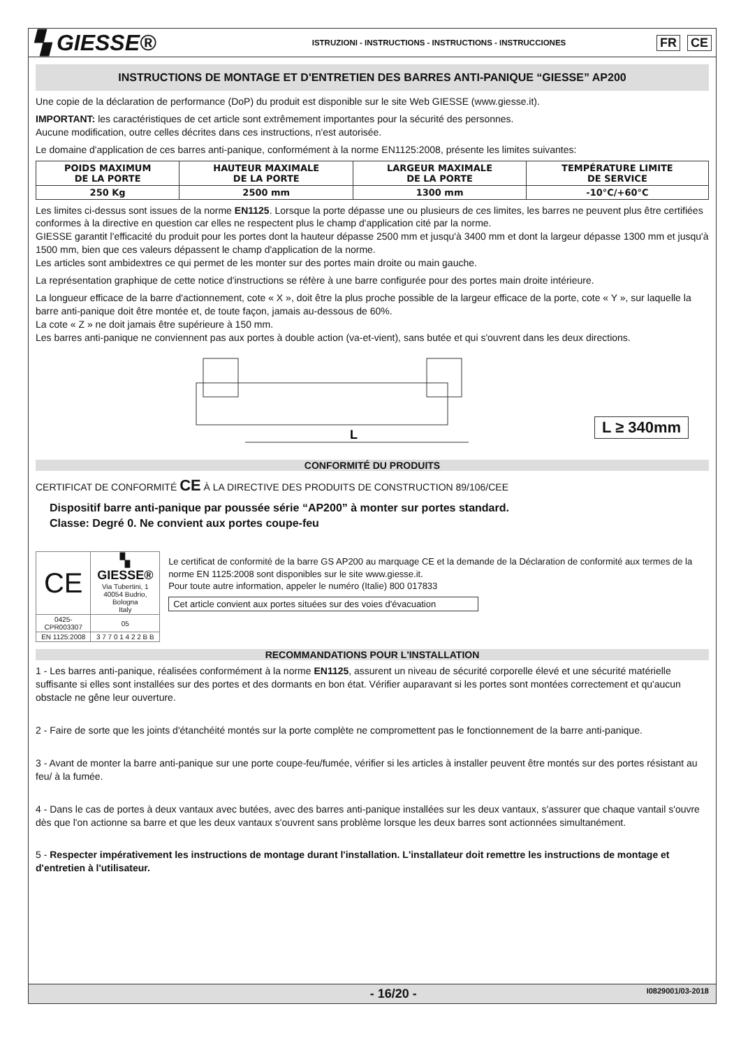▚ GIESSE®
ISTRUZIONI - INSTRUCTIONS - INSTRUCTIONS - INSTRUCCIONES
FR CE
INSTRUCTIONS DE MONTAGE ET D'ENTRETIEN DES BARRES ANTI-PANIQUE “GIESSE” AP200
Une copie de la déclaration de performance (DoP) du produit est disponible sur le site Web GIESSE (www.giesse.it).
IMPORTANT: les caractéristiques de cet article sont extrêmement importantes pour la sécurité des personnes.
Aucune modification, outre celles décrites dans ces instructions, n'est autorisée.
Le domaine d'application de ces barres anti-panique, conformément à la norme EN1125:2008, présente les limites suivantes:
| POIDS MAXIMUM DE LA PORTE | HAUTEUR MAXIMALE DE LA PORTE | LARGEUR MAXIMALE DE LA PORTE | TEMPÉRATURE LIMITE DE SERVICE |
| --- | --- | --- | --- |
| 250 Kg | 2500 mm | 1300 mm | -10°C/+60°C |
Les limites ci-dessus sont issues de la norme EN1125. Lorsque la porte dépasse une ou plusieurs de ces limites, les barres ne peuvent plus être certifiées conformes à la directive en question car elles ne respectent plus le champ d'application cité par la norme.
GIESSE garantit l'efficacité du produit pour les portes dont la hauteur dépasse 2500 mm et jusqu'à 3400 mm et dont la largeur dépasse 1300 mm et jusqu'à 1500 mm, bien que ces valeurs dépassent le champ d'application de la norme.
Les articles sont ambidextres ce qui permet de les monter sur des portes main droite ou main gauche.
La représentation graphique de cette notice d'instructions se réfère à une barre configurée pour des portes main droite intérieure.
La longueur efficace de la barre d'actionnement, cote « X », doit être la plus proche possible de la largeur efficace de la porte, cote « Y », sur laquelle la barre anti-panique doit être montée et, de toute façon, jamais au-dessous de 60%.
La cote « Z » ne doit jamais être supérieure à 150 mm.
Les barres anti-panique ne conviennent pas aux portes à double action (va-et-vient), sans butée et qui s'ouvrent dans les deux directions.
L
L ≥ 340mm
CONFORMITÉ DU PRODUITS
CERTIFICAT DE CONFORMITÉ CE À LA DIRECTIVE DES PRODUITS DE CONSTRUCTION 89/106/CEE
Dispositif barre anti-panique par poussée série “AP200” à monter sur portes standard.
Classe: Degré 0. Ne convient aux portes coupe-feu
| CE | ▚ GIESSE® Via Tubertini, 1 40054 Budrio, Bologna Italy |
| 0425-CPR003307 | 05 |
| EN 1125:2008 | 3 7 7 0 1 4 2 2 B B |
Le certificat de conformité de la barre GS AP200 au marquage CE et la demande de la Déclaration de conformité aux termes de la norme EN 1125:2008 sont disponibles sur le site www.giesse.it.
Pour toute autre information, appeler le numéro (Italie) 800 017833
Cet article convient aux portes situées sur des voies d'évacuation
RECOMMANDATIONS POUR L'INSTALLATION
1 - Les barres anti-panique, réalisées conformément à la norme EN1125, assurent un niveau de sécurité corporelle élevé et une sécurité matérielle suffisante si elles sont installées sur des portes et des dormants en bon état. Vérifier auparavant si les portes sont montées correctement et qu'aucun obstacle ne gêne leur ouverture.
2 - Faire de sorte que les joints d'étanchéité montés sur la porte complète ne compromettent pas le fonctionnement de la barre anti-panique.
3 - Avant de monter la barre anti-panique sur une porte coupe-feu/fumée, vérifier si les articles à installer peuvent être montés sur des portes résistant au feu/ à la fumée.
4 - Dans le cas de portes à deux vantaux avec butées, avec des barres anti-panique installées sur les deux vantaux, s'assurer que chaque vantail s'ouvre dès que l'on actionne sa barre et que les deux vantaux s'ouvrent sans problème lorsque les deux barres sont actionnées simultanément.
5 - Respecter impérativement les instructions de montage durant l'installation. L'installateur doit remettre les instructions de montage et d'entretien à l'utilisateur.
- 16/20 - I0829001/03-2018